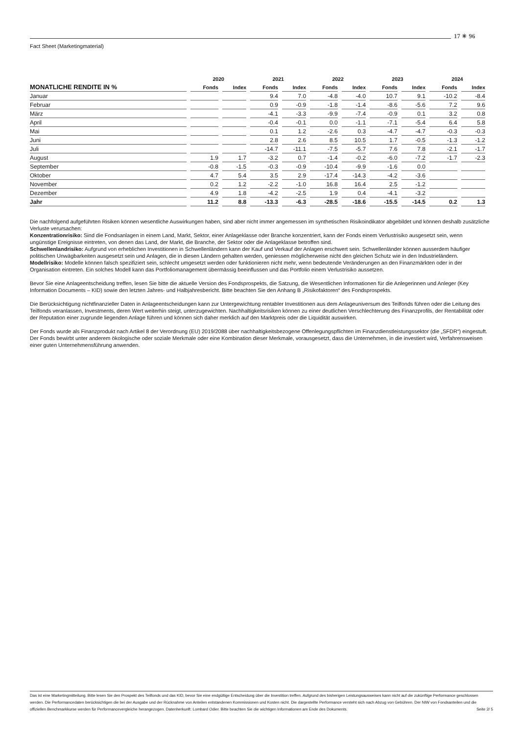17 ✴ 96
Fact Sheet (Marketingmaterial)
| | 2020 | | 2021 | | 2022 | | 2023 | | 2024 | |
| --- | --- | --- | --- | --- | --- | --- | --- | --- | --- | --- |
| MONATLICHE RENDITE IN % | Fonds | Index | Fonds | Index | Fonds | Index | Fonds | Index | Fonds | Index |
| Januar | | | 9.4 | 7.0 | -4.8 | -4.0 | 10.7 | 9.1 | -10.2 | -8.4 |
| Februar | | | 0.9 | -0.9 | -1.8 | -1.4 | -8.6 | -5.6 | 7.2 | 9.6 |
| März | | | -4.1 | -3.3 | -9.9 | -7.4 | -0.9 | 0.1 | 3.2 | 0.8 |
| April | | | -0.4 | -0.1 | 0.0 | -1.1 | -7.1 | -5.4 | 6.4 | 5.8 |
| Mai | | | 0.1 | 1.2 | -2.6 | 0.3 | -4.7 | -4.7 | -0.3 | -0.3 |
| Juni | | | 2.8 | 2.6 | 8.5 | 10.5 | 1.7 | -0.5 | -1.3 | -1.2 |
| Juli | | | -14.7 | -11.1 | -7.5 | -5.7 | 7.6 | 7.8 | -2.1 | -1.7 |
| August | 1.9 | 1.7 | -3.2 | 0.7 | -1.4 | -0.2 | -6.0 | -7.2 | -1.7 | -2.3 |
| September | -0.8 | -1.5 | -0.3 | -0.9 | -10.4 | -9.9 | -1.6 | 0.0 | | |
| Oktober | 4.7 | 5.4 | 3.5 | 2.9 | -17.4 | -14.3 | -4.2 | -3.6 | | |
| November | 0.2 | 1.2 | -2.2 | -1.0 | 16.8 | 16.4 | 2.5 | -1.2 | | |
| Dezember | 4.9 | 1.8 | -4.2 | -2.5 | 1.9 | 0.4 | -4.1 | -3.2 | | |
| Jahr | 11.2 | 8.8 | -13.3 | -6.3 | -28.5 | -18.6 | -15.5 | -14.5 | 0.2 | 1.3 |
Die nachfolgend aufgeführten Risiken können wesentliche Auswirkungen haben, sind aber nicht immer angemessen im synthetischen Risikoindikator abgebildet und können deshalb zusätzliche Verluste verursachen:
Konzentrationrisiko: Sind die Fondsanlagen in einem Land, Markt, Sektor, einer Anlageklasse oder Branche konzentriert, kann der Fonds einem Verlustrisiko ausgesetzt sein, wenn ungünstige Ereignisse eintreten, von denen das Land, der Markt, die Branche, der Sektor oder die Anlageklasse betroffen sind.
Schwellenlandrisiko: Aufgrund von erheblichen Investitionen in Schwellenländern kann der Kauf und Verkauf der Anlagen erschwert sein. Schwellenländer können ausserdem häufiger politischen Unwägbarkeiten ausgesetzt sein und Anlagen, die in diesen Ländern gehalten werden, geniessen möglicherweise nicht den gleichen Schutz wie in den Industrieländern.
Modellrisiko: Modelle können falsch spezifiziert sein, schlecht umgesetzt werden oder funktionieren nicht mehr, wenn bedeutende Veränderungen an den Finanzmärkten oder in der Organisation eintreten. Ein solches Modell kann das Portfoliomanagement übermässig beeinflussen und das Portfolio einem Verlustrisiko aussetzen.
Bevor Sie eine Anlageentscheidung treffen, lesen Sie bitte die aktuelle Version des Fondsprospekts, die Satzung, die Wesentlichen Informationen für die Anlegerinnen und Anleger (Key Information Documents – KID) sowie den letzten Jahres- und Halbjahresbericht. Bitte beachten Sie den Anhang B „Risikofaktoren“ des Fondsprospekts.
Die Berücksichtigung nichtfinanzieller Daten in Anlageentscheidungen kann zur Untergewichtung rentabler Investitionen aus dem Anlageuniversum des Teilfonds führen oder die Leitung des Teilfonds veranlassen, Investments, deren Wert weiterhin steigt, unterzugewichten. Nachhaltigkeitsrisiken können zu einer deutlichen Verschlechterung des Finanzprofils, der Rentabilität oder der Reputation einer zugrunde liegenden Anlage führen und können sich daher merklich auf den Marktpreis oder die Liquidität auswirken.
Der Fonds wurde als Finanzprodukt nach Artikel 8 der Verordnung (EU) 2019/2088 über nachhaltigkeitsbezogene Offenlegungspflichten im Finanzdienstleistungssektor (die „SFDR“) eingestuft. Der Fonds bewirbt unter anderem ökologische oder soziale Merkmale oder eine Kombination dieser Merkmale, vorausgesetzt, dass die Unternehmen, in die investiert wird, Verfahrensweisen einer guten Unternehmensführung anwenden.
Das ist eine Marketingmitteilung. Bitte lesen Sie den Prospekt des Teilfonds und das KID, bevor Sie eine endgültige Entscheidung über die Investition treffen. Aufgrund des bisherigen Leistungsausweises kann nicht auf die zukünftige Performance geschlossen werden. Die Performancedaten berücksichtigen die bei der Ausgabe und der Rücknahme von Anteilen entstandenen Kommissionen und Kosten nicht. Die dargestellte Performance versteht sich nach Abzug von Gebühren. Der NIW von Fondsanteilen und die offiziellen Benchmarkkurse werden für Performancevergleiche herangezogen. Datenherkunft: Lombard Odier. Bitte beachten Sie die wichtigen Informationen am Ende des Dokuments. Seite 2/ 5